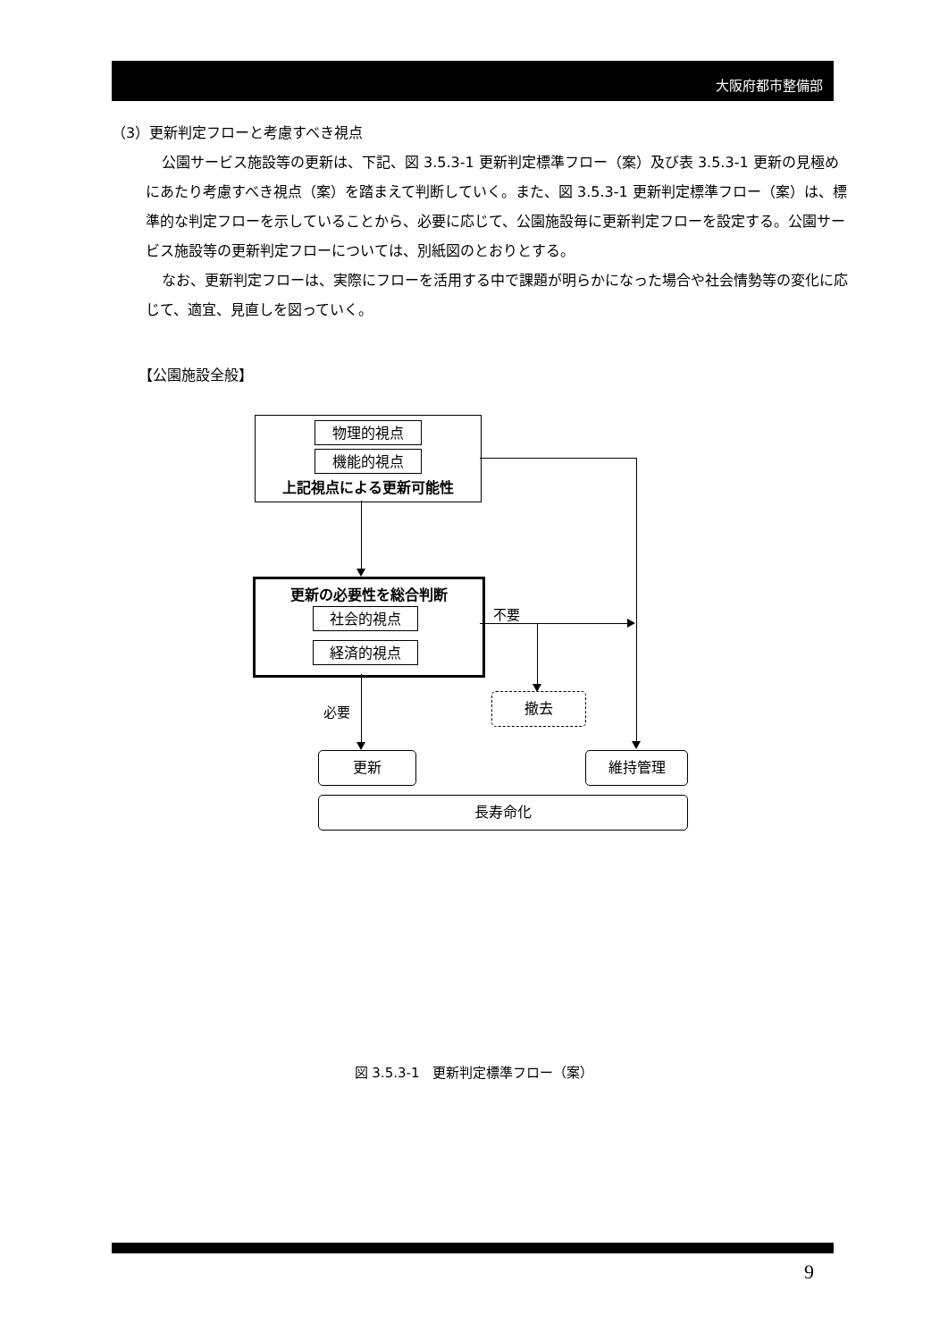大阪府都市整備部
（3）更新判定フローと考慮すべき視点
公園サービス施設等の更新は、下記、図 3.5.3-1 更新判定標準フロー（案）及び表 3.5.3-1 更新の見極めにあたり考慮すべき視点（案）を踏まえて判断していく。また、図 3.5.3-1 更新判定標準フロー（案）は、標準的な判定フローを示していることから、必要に応じて、公園施設毎に更新判定フローを設定する。公園サービス施設等の更新判定フローについては、別紙図のとおりとする。
なお、更新判定フローは、実際にフローを活用する中で課題が明らかになった場合や社会情勢等の変化に応じて、適宜、見直しを図っていく。
【公園施設全般】
物理的視点
機能的視点
上記視点による更新可能性
更新の必要性を総合判断
社会的視点
経済的視点
不要
撤去
必要
更新 維持管理
長寿命化
図 3.5.3-1　更新判定標準フロー（案）
9